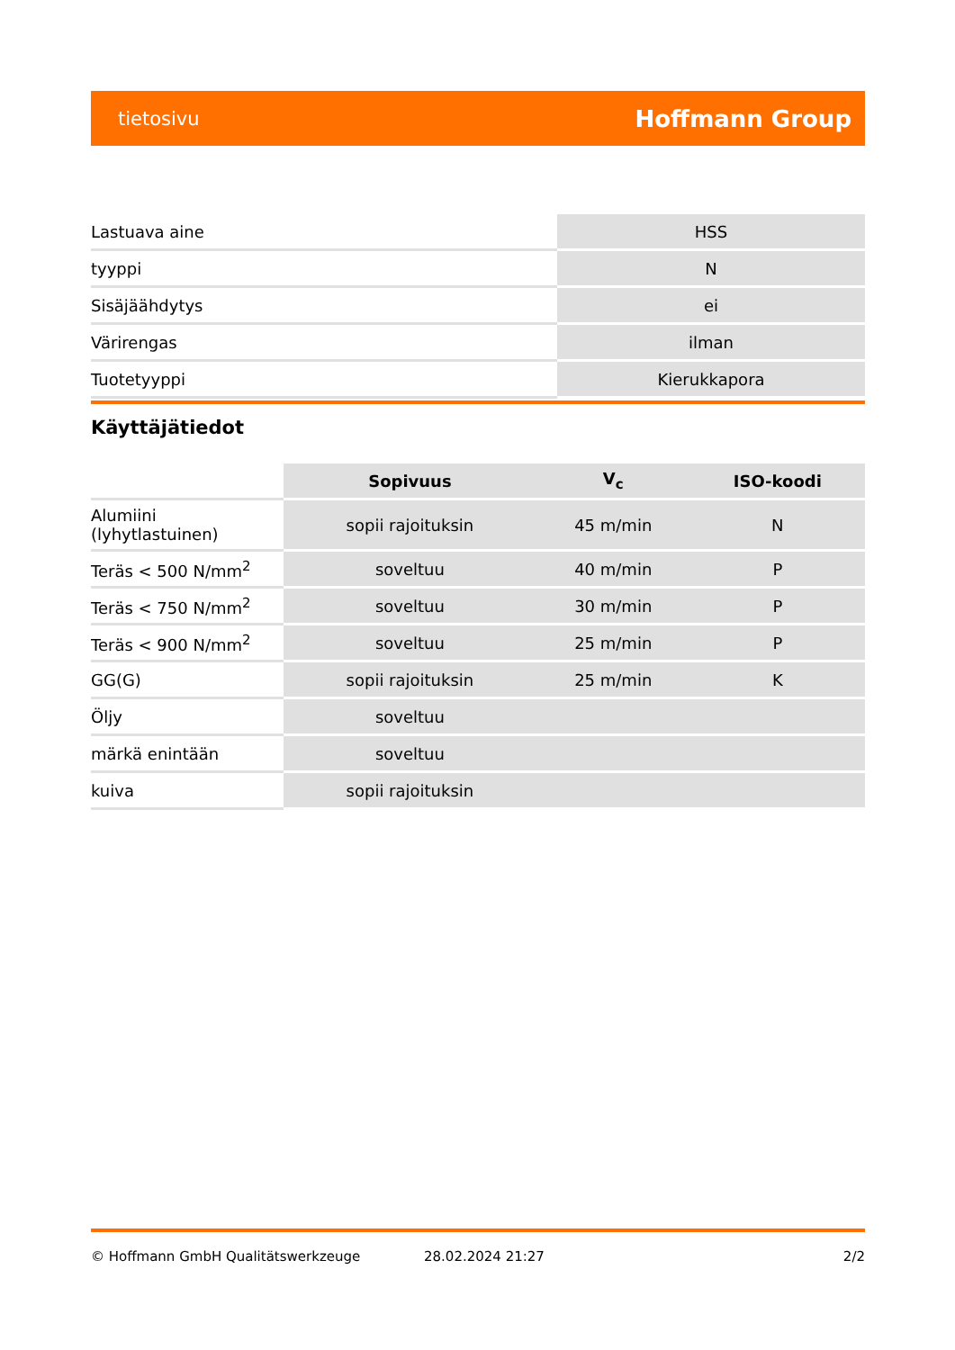tietosivu Hoffmann Group
| Lastuava aine | HSS |
| tyyppi | N |
| Sisäjäähdytys | ei |
| Värirengas | ilman |
| Tuotetyyppi | Kierukkapora |
Käyttäjätiedot
| | Sopivuus | V<sub>c</sub> | ISO-koodi |
| --- | --- | --- | --- |
| Alumiini (lyhytlastuinen) | sopii rajoituksin | 45 m/min | N |
| Teräs < 500 N/mm<sup>2</sup> | soveltuu | 40 m/min | P |
| Teräs < 750 N/mm<sup>2</sup> | soveltuu | 30 m/min | P |
| Teräs < 900 N/mm<sup>2</sup> | soveltuu | 25 m/min | P |
| GG(G) | sopii rajoituksin | 25 m/min | K |
| Öljy | soveltuu | | |
| märkä enintään | soveltuu | | |
| kuiva | sopii rajoituksin | | |
© Hoffmann GmbH Qualitätswerkzeuge 28.02.2024 21:27 2/2